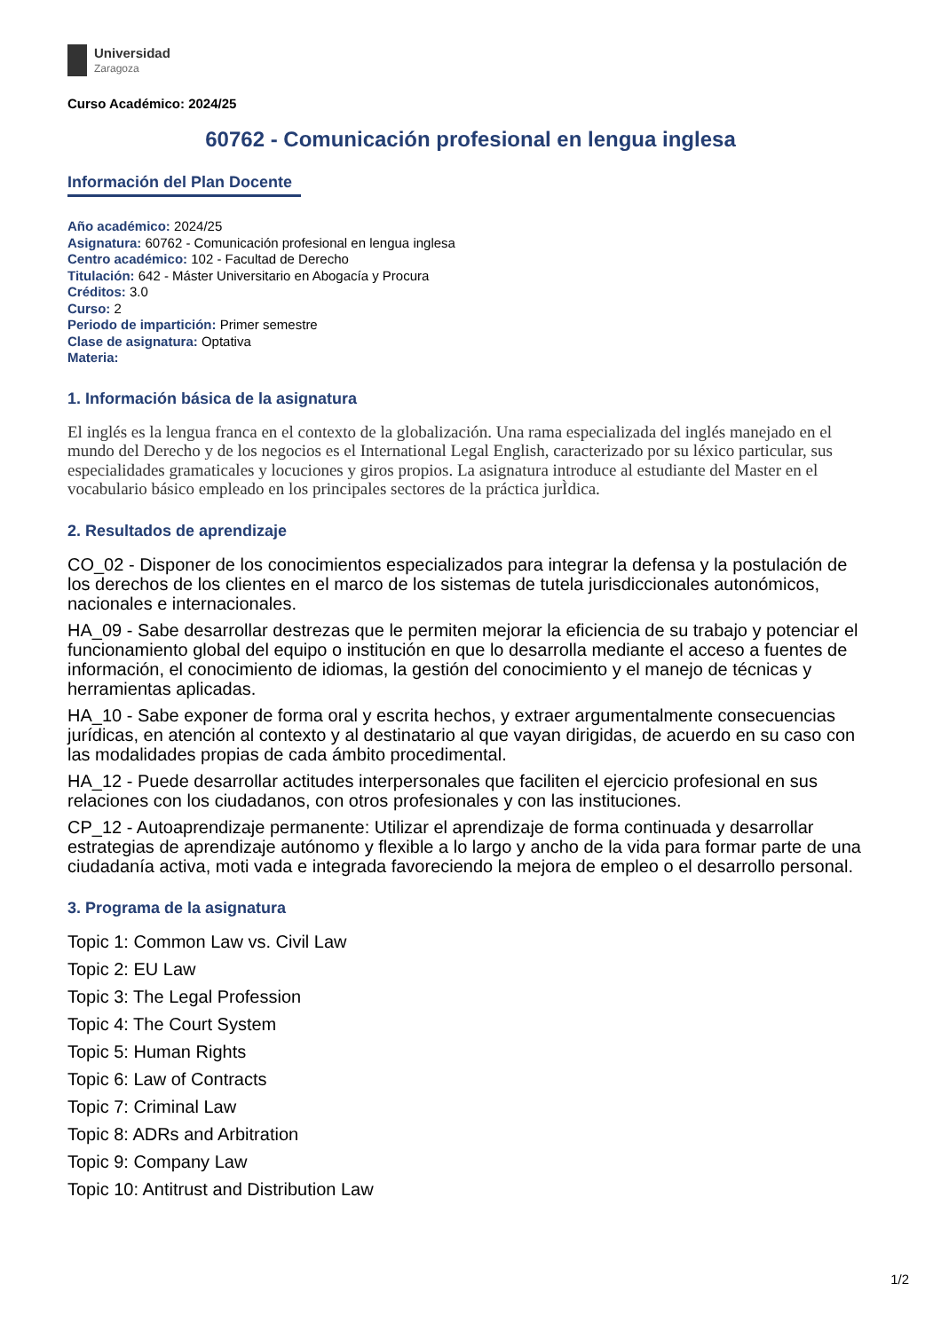Universidad
Zaragoza
Curso Académico: 2024/25
60762 - Comunicación profesional en lengua inglesa
Información del Plan Docente
Año académico: 2024/25
Asignatura: 60762 - Comunicación profesional en lengua inglesa
Centro académico: 102 - Facultad de Derecho
Titulación: 642 - Máster Universitario en Abogacía y Procura
Créditos: 3.0
Curso: 2
Periodo de impartición: Primer semestre
Clase de asignatura: Optativa
Materia:
1. Información básica de la asignatura
El inglés es la lengua franca en el contexto de la globalización. Una rama especializada del inglés manejado en el mundo del Derecho y de los negocios es el International Legal English, caracterizado por su léxico particular, sus especialidades gramaticales y locuciones y giros propios. La asignatura introduce al estudiante del Master en el vocabulario básico empleado en los principales sectores de la práctica jurÌdica.
2. Resultados de aprendizaje
CO_02 - Disponer de los conocimientos especializados para integrar la defensa y la postulación de los derechos de los clientes en el marco de los sistemas de tutela jurisdiccionales autonómicos, nacionales e internacionales.
HA_09 - Sabe desarrollar destrezas que le permiten mejorar la eficiencia de su trabajo y potenciar el funcionamiento global del equipo o institución en que lo desarrolla mediante el acceso a fuentes de información, el conocimiento de idiomas, la gestión del conocimiento y el manejo de técnicas y herramientas aplicadas.
HA_10 - Sabe exponer de forma oral y escrita hechos, y extraer argumentalmente consecuencias jurídicas, en atención al contexto y al destinatario al que vayan dirigidas, de acuerdo en su caso con las modalidades propias de cada ámbito procedimental.
HA_12 - Puede desarrollar actitudes interpersonales que faciliten el ejercicio profesional en sus relaciones con los ciudadanos, con otros profesionales y con las instituciones.
CP_12 - Autoaprendizaje permanente: Utilizar el aprendizaje de forma continuada y desarrollar estrategias de aprendizaje autónomo y flexible a lo largo y ancho de la vida para formar parte de una ciudadanía activa, moti vada e integrada favoreciendo la mejora de empleo o el desarrollo personal.
3. Programa de la asignatura
Topic 1: Common Law vs. Civil Law
Topic 2: EU Law
Topic 3: The Legal Profession
Topic 4: The Court System
Topic 5: Human Rights
Topic 6: Law of Contracts
Topic 7: Criminal Law
Topic 8: ADRs and Arbitration
Topic 9: Company Law
Topic 10: Antitrust and Distribution Law
1/2